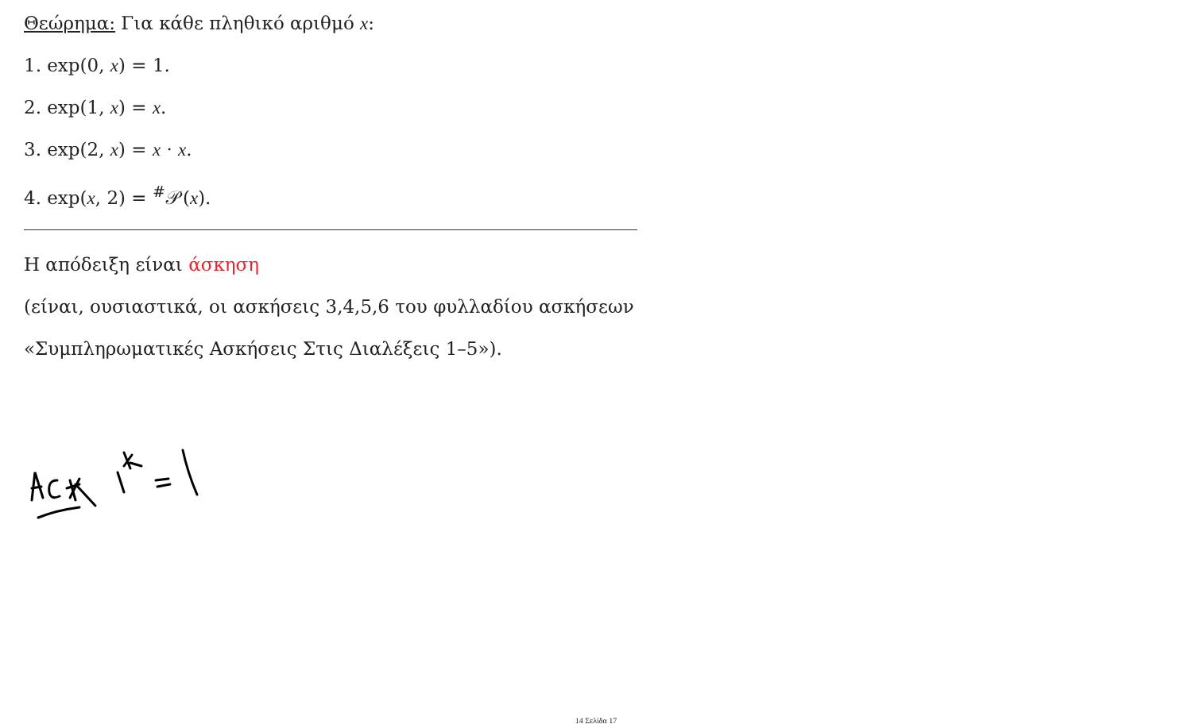Θεώρημα: Για κάθε πληθικό αριθμό x:
1. exp(0, x) = 1.
2. exp(1, x) = x.
3. exp(2, x) = x · x.
4. exp(x, 2) = <sup>#</sup>𝒫(x).
Η απόδειξη είναι άσκηση
(είναι, ουσιαστικά, οι ασκήσεις 3,4,5,6 του φυλλαδίου ασκήσεων
«Συμπληρωματικές Ασκήσεις Στις Διαλέξεις 1–5»).
14 Σελίδα 17